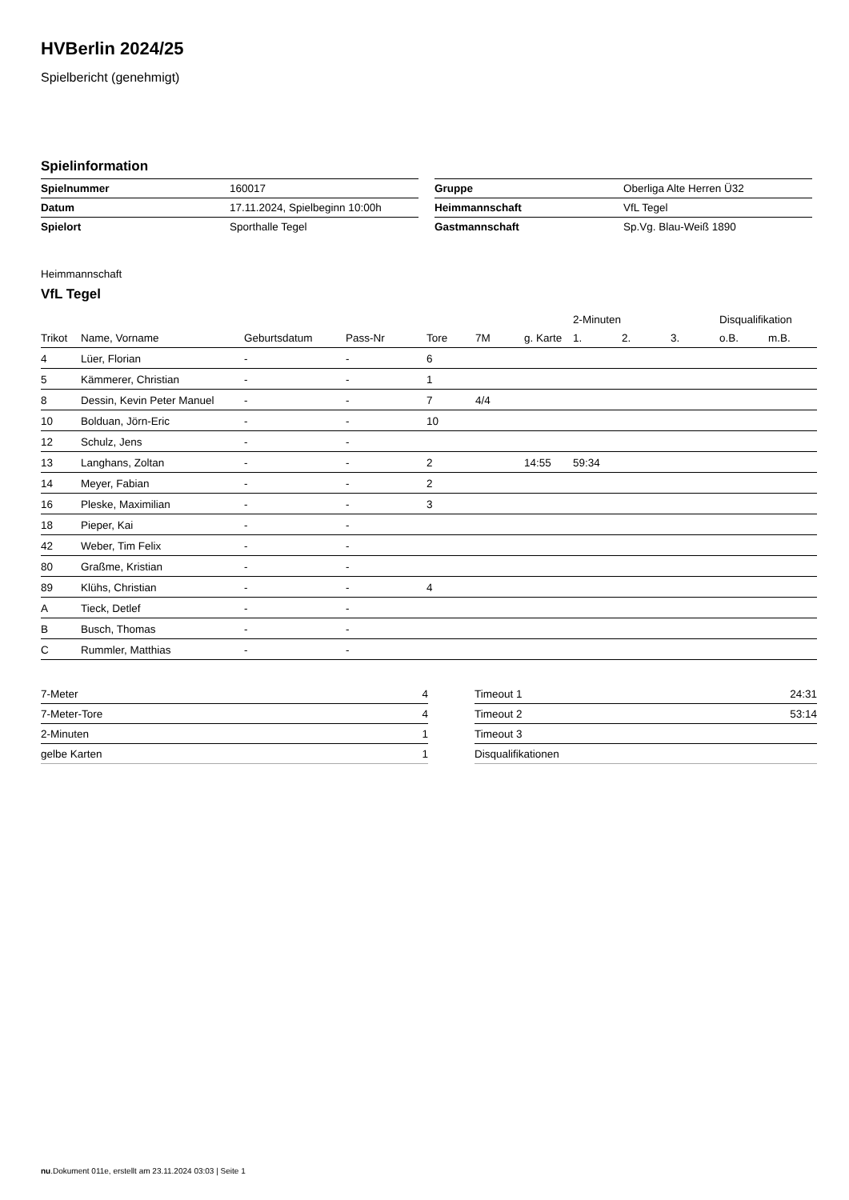HVBerlin 2024/25
Spielbericht (genehmigt)
Spielinformation
| Spielnummer | 160017 |
| Datum | 17.11.2024, Spielbeginn 10:00h |
| Spielort | Sporthalle Tegel |
| Gruppe | Oberliga Alte Herren Ü32 |
| Heimmannschaft | VfL Tegel |
| Gastmannschaft | Sp.Vg. Blau-Weiß 1890 |
Heimmannschaft
VfL Tegel
| | | | | | | | 2-Minuten | | | Disqualifikation | |
| --- | --- | --- | --- | --- | --- | --- | --- | --- | --- | --- | --- |
| Trikot | Name, Vorname | Geburtsdatum | Pass-Nr | Tore | 7M | g. Karte | 1. | 2. | 3. | o.B. | m.B. |
| 4 | Lüer, Florian | - | - | 6 | | | | | | | |
| 5 | Kämmerer, Christian | - | - | 1 | | | | | | | |
| 8 | Dessin, Kevin Peter Manuel | - | - | 7 | 4/4 | | | | | | |
| 10 | Bolduan, Jörn-Eric | - | - | 10 | | | | | | | |
| 12 | Schulz, Jens | - | - | | | | | | | | |
| 13 | Langhans, Zoltan | - | - | 2 | | 14:55 | 59:34 | | | | |
| 14 | Meyer, Fabian | - | - | 2 | | | | | | | |
| 16 | Pleske, Maximilian | - | - | 3 | | | | | | | |
| 18 | Pieper, Kai | - | - | | | | | | | | |
| 42 | Weber, Tim Felix | - | - | | | | | | | | |
| 80 | Graßme, Kristian | - | - | | | | | | | | |
| 89 | Klühs, Christian | - | - | 4 | | | | | | | |
| A | Tieck, Detlef | - | - | | | | | | | | |
| B | Busch, Thomas | - | - | | | | | | | | |
| C | Rummler, Matthias | - | - | | | | | | | | |
| 7-Meter | 4 |
| 7-Meter-Tore | 4 |
| 2-Minuten | 1 |
| gelbe Karten | 1 |
| Timeout 1 | 24:31 |
| Timeout 2 | 53:14 |
| Timeout 3 | |
| Disqualifikationen | |
nu.Dokument 011e, erstellt am 23.11.2024 03:03 | Seite 1